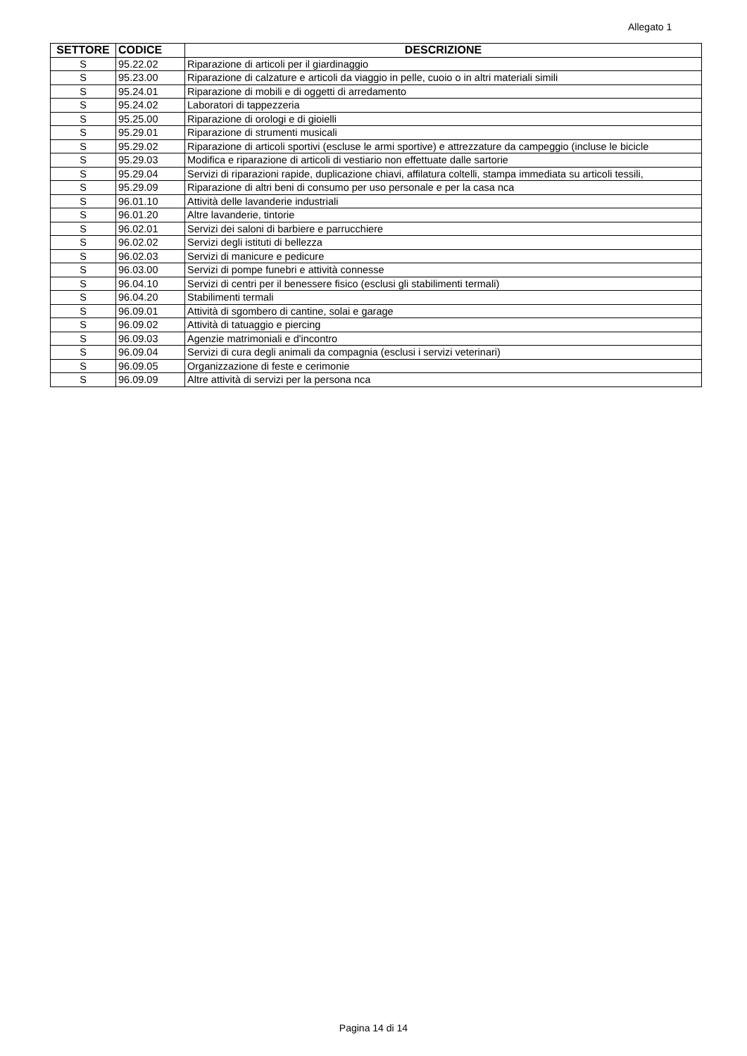Allegato 1
| SETTORE | CODICE | DESCRIZIONE |
| --- | --- | --- |
| S | 95.22.02 | Riparazione di articoli per il giardinaggio |
| S | 95.23.00 | Riparazione di calzature e articoli da viaggio in pelle, cuoio o in altri materiali simili |
| S | 95.24.01 | Riparazione di mobili e di oggetti di arredamento |
| S | 95.24.02 | Laboratori di tappezzeria |
| S | 95.25.00 | Riparazione di orologi e di gioielli |
| S | 95.29.01 | Riparazione di strumenti musicali |
| S | 95.29.02 | Riparazione di articoli sportivi (escluse le armi sportive) e attrezzature da campeggio (incluse le bicicle |
| S | 95.29.03 | Modifica e riparazione di articoli di vestiario non effettuate dalle sartorie |
| S | 95.29.04 | Servizi di riparazioni rapide, duplicazione chiavi, affilatura coltelli, stampa immediata su articoli tessili, |
| S | 95.29.09 | Riparazione di altri beni di consumo per uso personale e per la casa nca |
| S | 96.01.10 | Attività delle lavanderie industriali |
| S | 96.01.20 | Altre lavanderie, tintorie |
| S | 96.02.01 | Servizi dei saloni di barbiere e parrucchiere |
| S | 96.02.02 | Servizi degli istituti di bellezza |
| S | 96.02.03 | Servizi di manicure e pedicure |
| S | 96.03.00 | Servizi di pompe funebri e attività connesse |
| S | 96.04.10 | Servizi di centri per il benessere fisico (esclusi gli stabilimenti termali) |
| S | 96.04.20 | Stabilimenti termali |
| S | 96.09.01 | Attività di sgombero di cantine, solai e garage |
| S | 96.09.02 | Attività di tatuaggio e piercing |
| S | 96.09.03 | Agenzie matrimoniali e d'incontro |
| S | 96.09.04 | Servizi di cura degli animali da compagnia (esclusi i servizi veterinari) |
| S | 96.09.05 | Organizzazione di feste e cerimonie |
| S | 96.09.09 | Altre attività di servizi per la persona nca |
Pagina 14 di 14